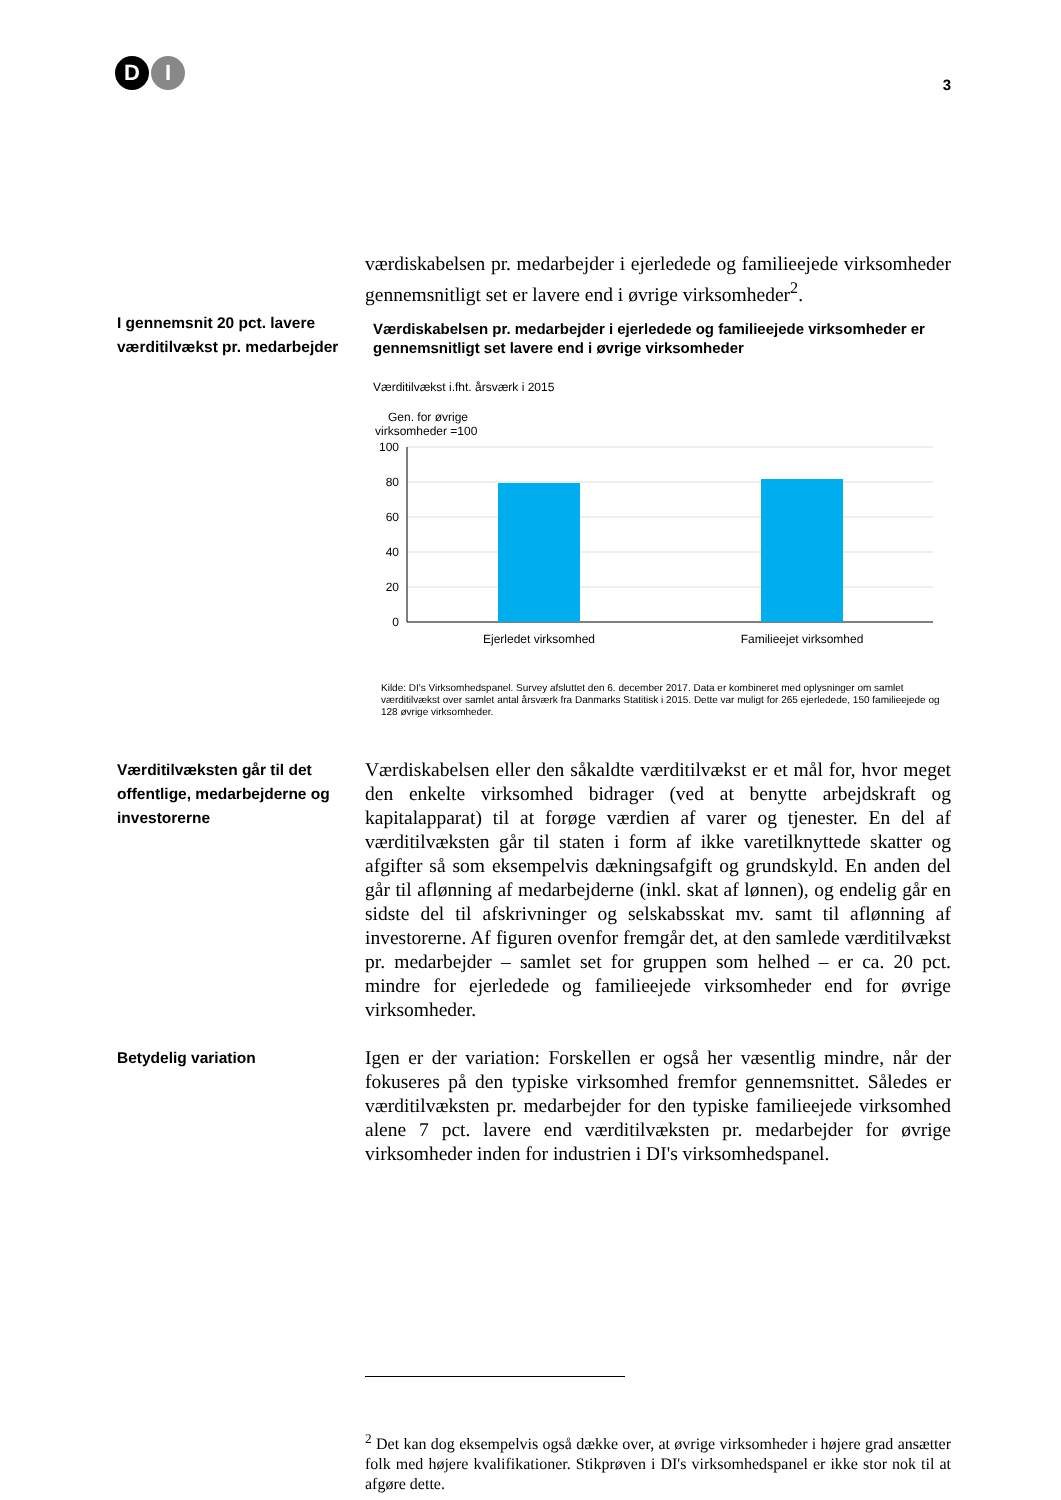D I
3
værdiskabelsen pr. medarbejder i ejerledede og familieejede virksomheder gennemsnitligt set er lavere end i øvrige virksomheder<sup>2</sup>.
I gennemsnit 20 pct. lavere værditilvækst pr. medarbejder
Værdiskabelsen pr. medarbejder i ejerledede og familieejede virksomheder er gennemsnitligt set lavere end i øvrige virksomheder
Værditilvækst i.fht. årsværk i 2015
Gen. for øvrige
virksomheder =100
100
80
60
40
20
0
Ejerledet virksomhed
Familieejet virksomhed
Kilde: DI's Virksomhedspanel. Survey afsluttet den 6. december 2017. Data er kombineret med oplysninger om samlet værditilvækst over samlet antal årsværk fra Danmarks Statitisk i 2015. Dette var muligt for 265 ejerledede, 150 familieejede og 128 øvrige virksomheder.
Værditilvæksten går til det offentlige, medarbejderne og investorerne
Værdiskabelsen eller den såkaldte værditilvækst er et mål for, hvor meget den enkelte virksomhed bidrager (ved at benytte arbejdskraft og kapitalapparat) til at forøge værdien af varer og tjenester. En del af værditilvæksten går til staten i form af ikke varetilknyttede skatter og afgifter så som eksempelvis dækningsafgift og grundskyld. En anden del går til aflønning af medarbejderne (inkl. skat af lønnen), og endelig går en sidste del til afskrivninger og selskabsskat mv. samt til aflønning af investorerne. Af figuren ovenfor fremgår det, at den samlede værditilvækst pr. medarbejder – samlet set for gruppen som helhed – er ca. 20 pct. mindre for ejerledede og familieejede virksomheder end for øvrige virksomheder.
Betydelig variation
Igen er der variation: Forskellen er også her væsentlig mindre, når der fokuseres på den typiske virksomhed fremfor gennemsnittet. Således er værditilvæksten pr. medarbejder for den typiske familieejede virksomhed alene 7 pct. lavere end værditilvæksten pr. medarbejder for øvrige virksomheder inden for industrien i DI's virksomhedspanel.
<sup>2</sup> Det kan dog eksempelvis også dække over, at øvrige virksomheder i højere grad ansætter folk med højere kvalifikationer. Stikprøven i DI's virksomhedspanel er ikke stor nok til at afgøre dette.